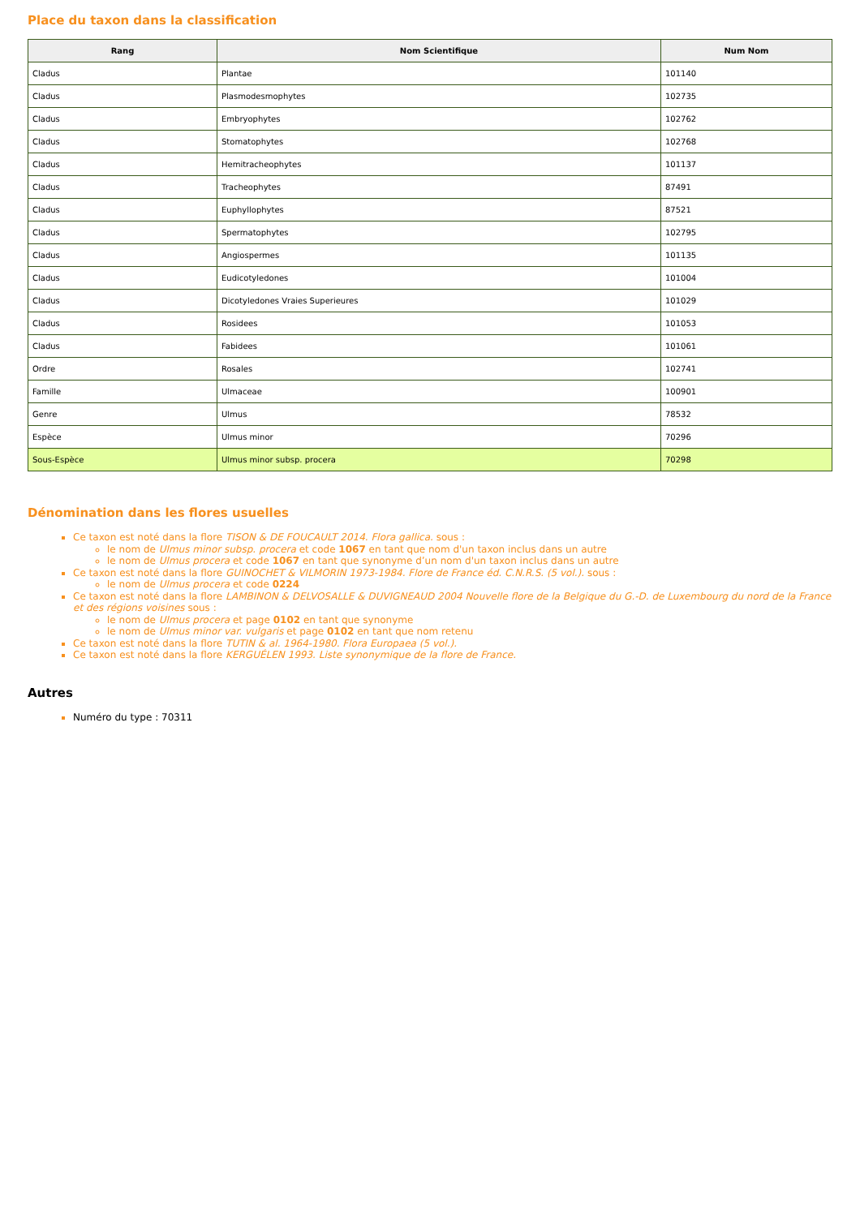Place du taxon dans la classification
| Rang | Nom Scientifique | Num Nom |
| --- | --- | --- |
| Cladus | Plantae | 101140 |
| Cladus | Plasmodesmophytes | 102735 |
| Cladus | Embryophytes | 102762 |
| Cladus | Stomatophytes | 102768 |
| Cladus | Hemitracheophytes | 101137 |
| Cladus | Tracheophytes | 87491 |
| Cladus | Euphyllophytes | 87521 |
| Cladus | Spermatophytes | 102795 |
| Cladus | Angiospermes | 101135 |
| Cladus | Eudicotyledones | 101004 |
| Cladus | Dicotyledones Vraies Superieures | 101029 |
| Cladus | Rosidees | 101053 |
| Cladus | Fabidees | 101061 |
| Ordre | Rosales | 102741 |
| Famille | Ulmaceae | 100901 |
| Genre | Ulmus | 78532 |
| Espèce | Ulmus minor | 70296 |
| Sous-Espèce | Ulmus minor subsp. procera | 70298 |
Dénomination dans les flores usuelles
Ce taxon est noté dans la flore TISON & DE FOUCAULT 2014. Flora gallica. sous :
le nom de Ulmus minor subsp. procera et code 1067 en tant que nom d'un taxon inclus dans un autre
le nom de Ulmus procera et code 1067 en tant que synonyme d’un nom d'un taxon inclus dans un autre
Ce taxon est noté dans la flore GUINOCHET & VILMORIN 1973-1984. Flore de France éd. C.N.R.S. (5 vol.). sous :
le nom de Ulmus procera et code 0224
Ce taxon est noté dans la flore LAMBINON & DELVOSALLE & DUVIGNEAUD 2004 Nouvelle flore de la Belgique du G.-D. de Luxembourg du nord de la France et des régions voisines sous :
le nom de Ulmus procera et page 0102 en tant que synonyme
le nom de Ulmus minor var. vulgaris et page 0102 en tant que nom retenu
Ce taxon est noté dans la flore TUTIN & al. 1964-1980. Flora Europaea (5 vol.).
Ce taxon est noté dans la flore KERGUÉLEN 1993. Liste synonymique de la flore de France.
Autres
Numéro du type : 70311